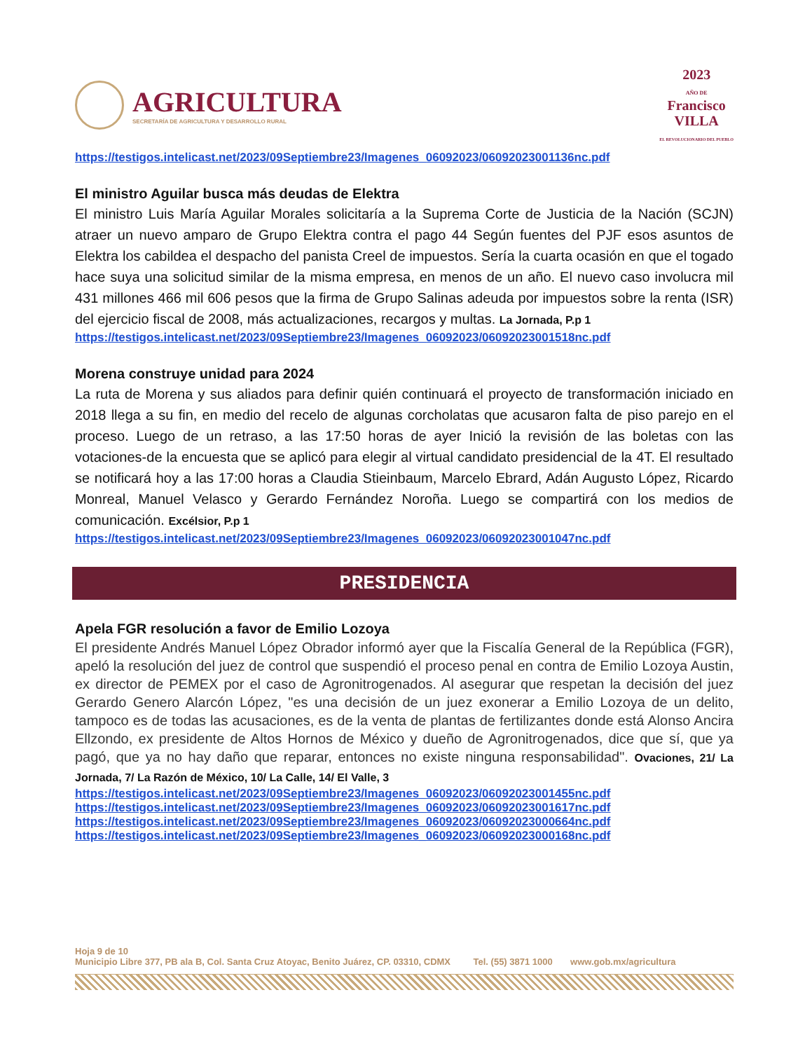AGRICULTURA
SECRETARÍA DE AGRICULTURA Y DESARROLLO RURAL
2023
AÑO DE
Francisco
VILLA
EL REVOLUCIONARIO DEL PUEBLO
https://testigos.intelicast.net/2023/09Septiembre23/Imagenes_06092023/06092023001136nc.pdf
El ministro Aguilar busca más deudas de Elektra
El ministro Luis María Aguilar Morales solicitaría a la Suprema Corte de Justicia de la Nación (SCJN) atraer un nuevo amparo de Grupo Elektra contra el pago 44 Según fuentes del PJF esos asuntos de Elektra los cabildea el despacho del panista Creel de impuestos. Sería la cuarta ocasión en que el togado hace suya una solicitud similar de la misma empresa, en menos de un año. El nuevo caso involucra mil 431 millones 466 mil 606 pesos que la firma de Grupo Salinas adeuda por impuestos sobre la renta (ISR) del ejercicio fiscal de 2008, más actualizaciones, recargos y multas. La Jornada, P.p 1
https://testigos.intelicast.net/2023/09Septiembre23/Imagenes_06092023/06092023001518nc.pdf
Morena construye unidad para 2024
La ruta de Morena y sus aliados para definir quién continuará el proyecto de transformación iniciado en 2018 llega a su fin, en medio del recelo de algunas corcholatas que acusaron falta de piso parejo en el proceso. Luego de un retraso, a las 17:50 horas de ayer Inició la revisión de las boletas con las votaciones-de la encuesta que se aplicó para elegir al virtual candidato presidencial de la 4T. El resultado se notificará hoy a las 17:00 horas a Claudia Stieinbaum, Marcelo Ebrard, Adán Augusto López, Ricardo Monreal, Manuel Velasco y Gerardo Fernández Noroña. Luego se compartirá con los medios de comunicación. Excélsior, P.p 1
https://testigos.intelicast.net/2023/09Septiembre23/Imagenes_06092023/06092023001047nc.pdf
PRESIDENCIA
Apela FGR resolución a favor de Emilio Lozoya
El presidente Andrés Manuel López Obrador informó ayer que la Fiscalía General de la República (FGR), apeló la resolución del juez de control que suspendió el proceso penal en contra de Emilio Lozoya Austin, ex director de PEMEX por el caso de Agronitrogenados. Al asegurar que respetan la decisión del juez Gerardo Genero Alarcón López, "es una decisión de un juez exonerar a Emilio Lozoya de un delito, tampoco es de todas las acusaciones, es de la venta de plantas de fertilizantes donde está Alonso Ancira Ellzondo, ex presidente de Altos Hornos de México y dueño de Agronitrogenados, dice que sí, que ya pagó, que ya no hay daño que reparar, entonces no existe ninguna responsabilidad". Ovaciones, 21/ La Jornada, 7/ La Razón de México, 10/ La Calle, 14/ El Valle, 3
https://testigos.intelicast.net/2023/09Septiembre23/Imagenes_06092023/06092023001455nc.pdf
https://testigos.intelicast.net/2023/09Septiembre23/Imagenes_06092023/06092023001617nc.pdf
https://testigos.intelicast.net/2023/09Septiembre23/Imagenes_06092023/06092023000664nc.pdf
https://testigos.intelicast.net/2023/09Septiembre23/Imagenes_06092023/06092023000168nc.pdf
Hoja 9 de 10
Municipio Libre 377, PB ala B, Col. Santa Cruz Atoyac, Benito Juárez, CP. 03310, CDMX Tel. (55) 3871 1000 www.gob.mx/agricultura